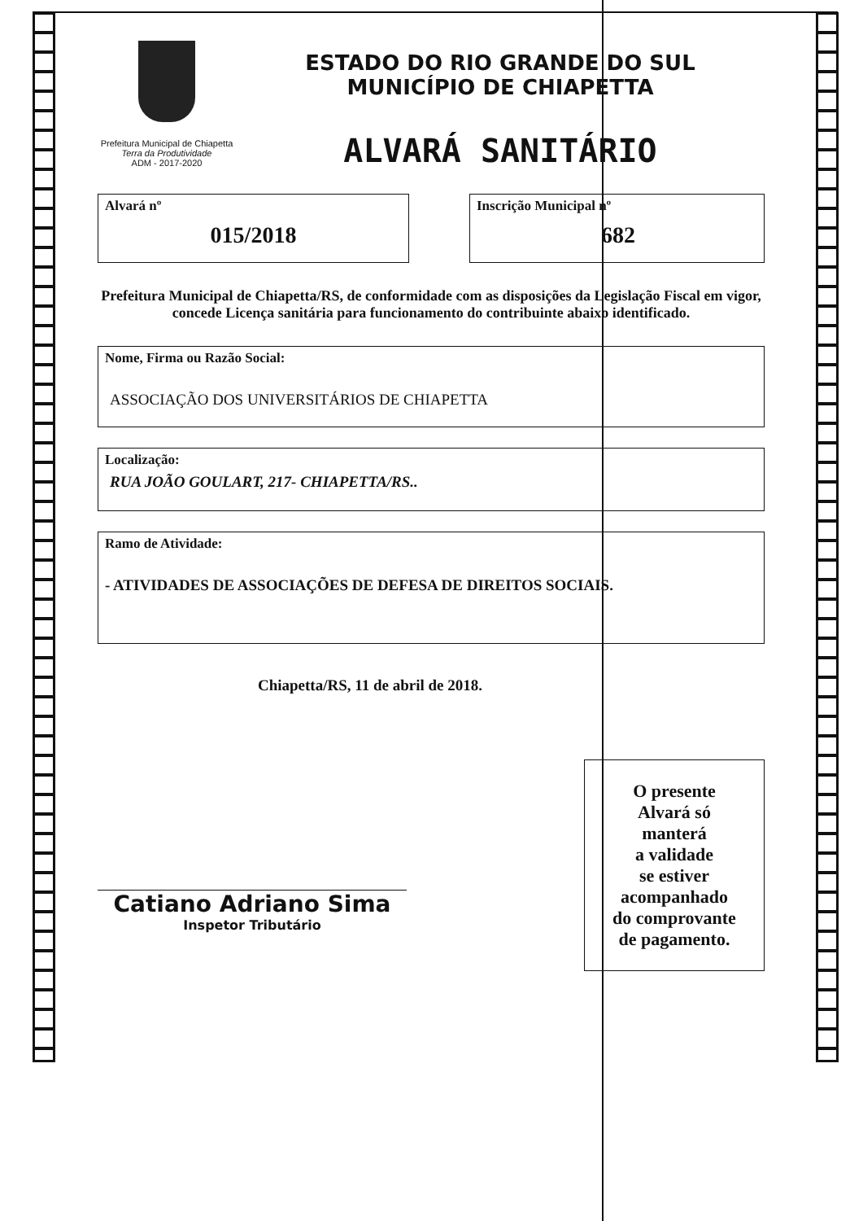Prefeitura Municipal de Chiapetta
Terra da Produtividade
ADM - 2017-2020
ESTADO DO RIO GRANDE DO SUL
MUNICÍPIO DE CHIAPETTA
ALVARÁ SANITÁRIO
Alvará nº
015/2018
Inscrição Municipal nº
682
Prefeitura Municipal de Chiapetta/RS, de conformidade com as disposições da Legislação Fiscal em vigor, concede Licença sanitária para funcionamento do contribuinte abaixo identificado.
Nome, Firma ou Razão Social:
ASSOCIAÇÃO DOS UNIVERSITÁRIOS DE CHIAPETTA
Localização:
RUA JOÃO GOULART, 217- CHIAPETTA/RS..
Ramo de Atividade:
- ATIVIDADES DE ASSOCIAÇÕES DE DEFESA DE DIREITOS SOCIAIS.
Chiapetta/RS, 11 de abril de 2018.
Catiano Adriano Sima
Inspetor Tributário
O presente
Alvará só
manterá
a validade
se estiver
acompanhado
do comprovante
de pagamento.